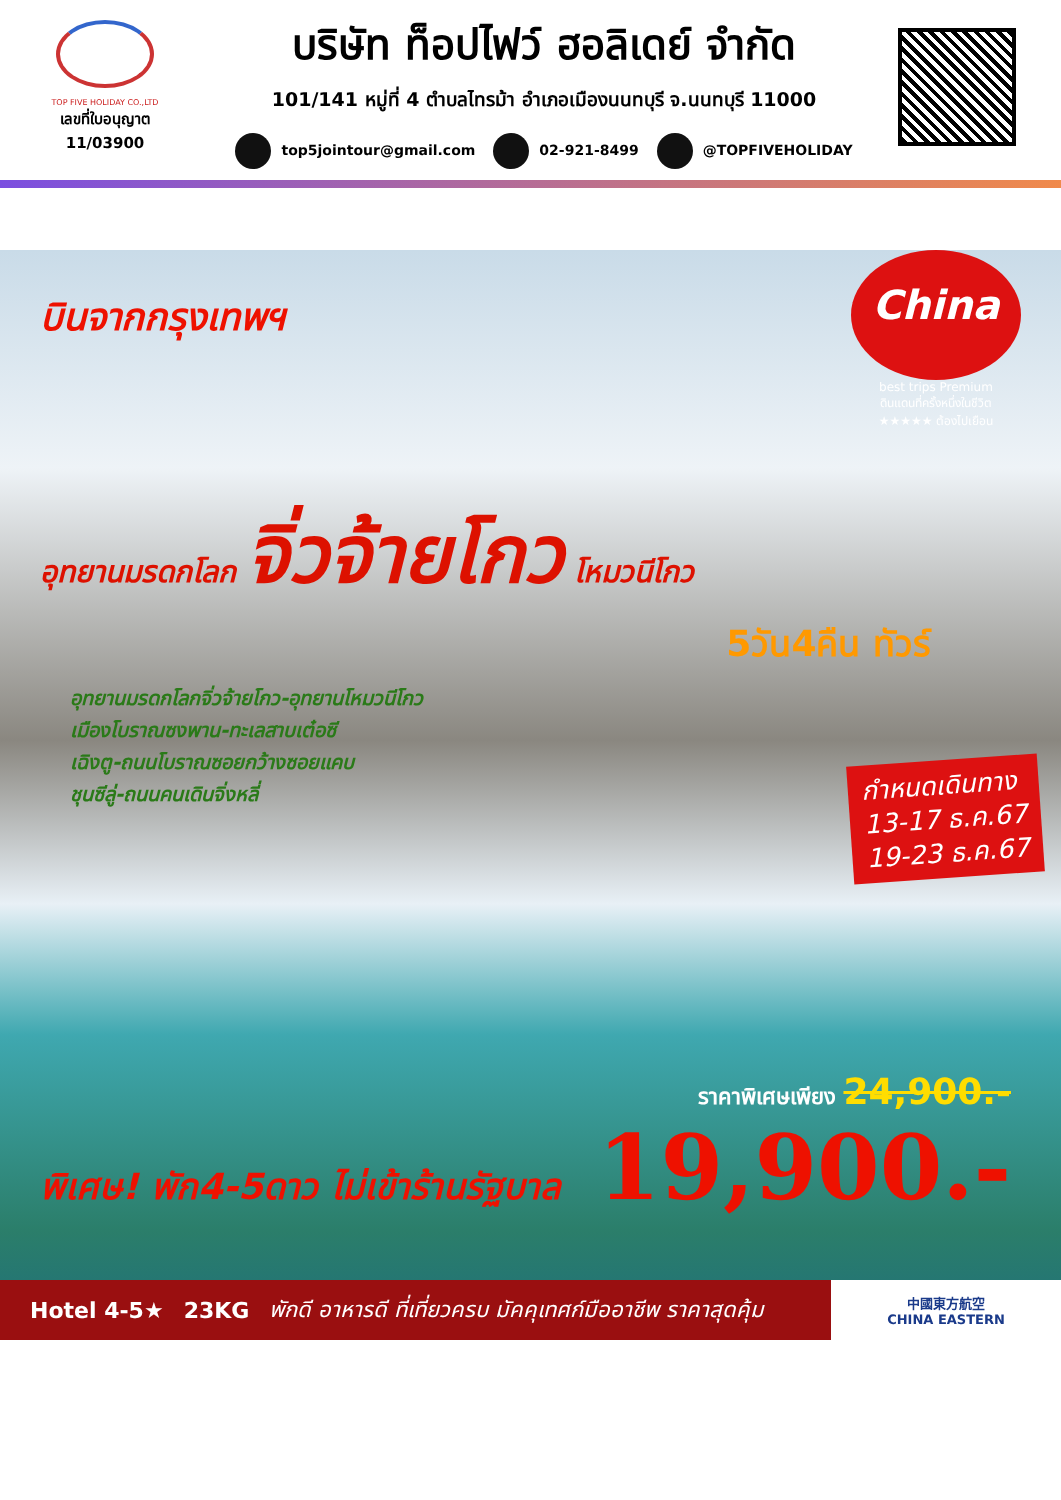TOP FIVE HOLIDAY CO.,LTD
เลขที่ใบอนุญาต
11/03900
บริษัท ท็อปไฟว์ ฮอลิเดย์ จำกัด
101/141 หมู่ที่ 4 ตำบลไทรม้า อำเภอเมืองนนทบุรี จ.นนทบุรี 11000
top5jointour@gmail.com 02-921-8499 @TOPFIVEHOLIDAY
บินจากกรุงเทพฯ
China
best trips Premium
ดินแดนที่ครั้งหนึ่งในชีวิต
★★★★★ ต้องไปเยือน
อุทยานมรดกโลก จิ่วจ้ายโกว โหมวนีโกว
5วัน4คืน ทัวร์
อุทยานมรดกโลกจิ่วจ้ายโกว-อุทยานโหมวนีโกว
เมืองโบราณซงพาน-ทะเลสาบเต๋อซี
เฉิงตู-ถนนโบราณซอยกว้างซอยแคบ
ชุนซีลู่-ถนนคนเดินจิ่งหลี่
กำหนดเดินทาง
13-17 ธ.ค.67
19-23 ธ.ค.67
ราคาพิเศษเพียง 24,900.-
19,900.-
พิเศษ! พัก4-5ดาว ไม่เข้าร้านรัฐบาล
Hotel 4-5★ 23KG พักดี อาหารดี ที่เที่ยวครบ มัคคุเทศก์มืออาชีพ ราคาสุดคุ้ม
中國東方航空
CHINA EASTERN